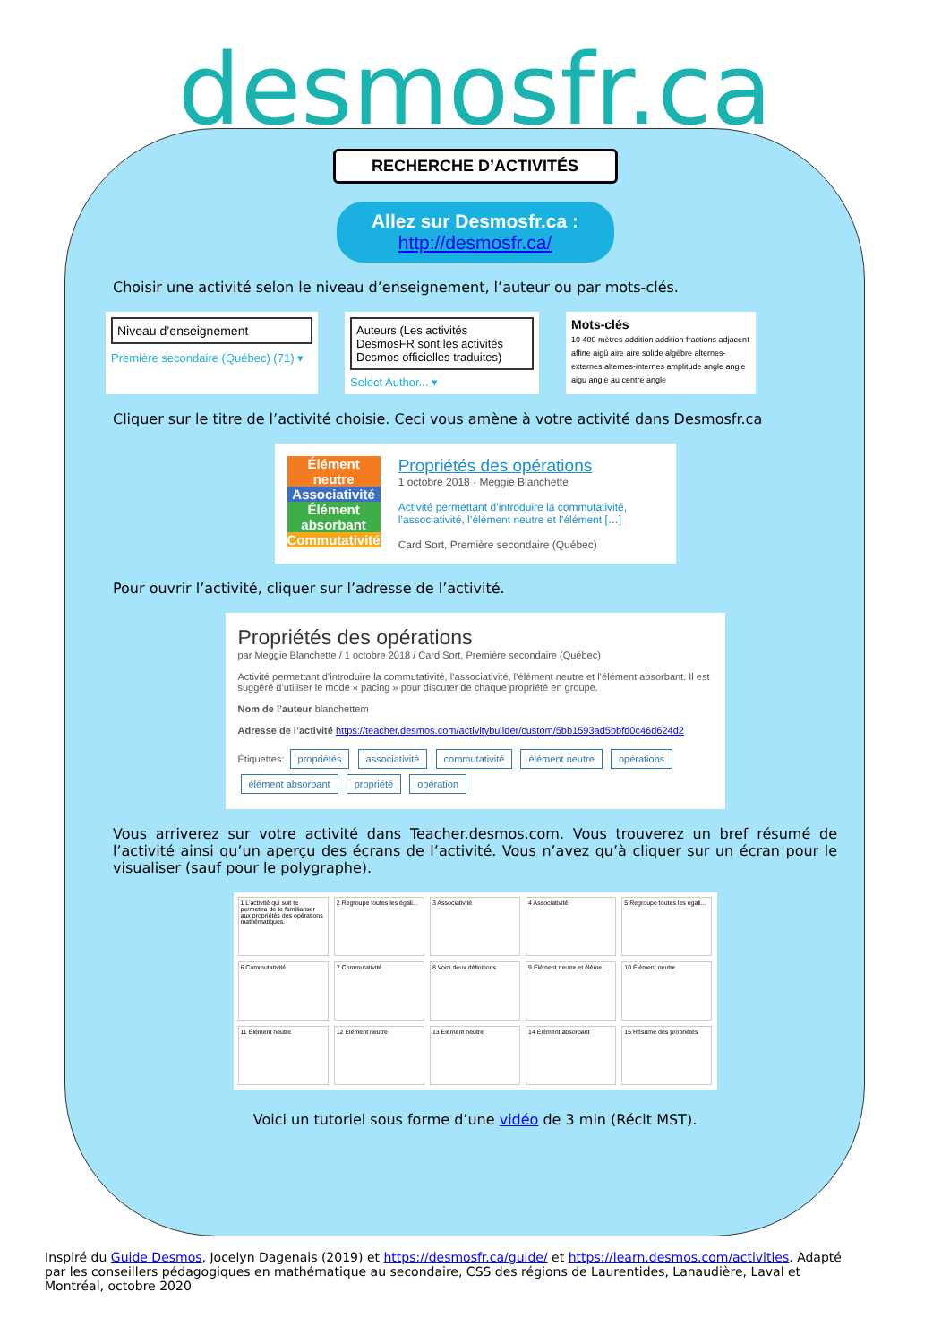desmosfr.ca
RECHERCHE D’ACTIVITÉS
Allez sur Desmosfr.ca :
http://desmosfr.ca/
Choisir une activité selon le niveau d’enseignement, l’auteur ou par mots-clés.
Niveau d’enseignement
Première secondaire (Québec) (71) ▾
Auteurs (Les activités DesmosFR sont les activités Desmos officielles traduites)
Select Author... ▾
Mots-clés
10 400 mètres addition addition fractions adjacent affine aigü aire aire solide algèbre alternes-externes alternes-internes amplitude angle angle aigu angle au centre angle
Cliquer sur le titre de l’activité choisie. Ceci vous amène à votre activité dans Desmosfr.ca
Élément neutre
Associativité
Élément absorbant
Commutativité
Propriétés des opérations
1 octobre 2018 · Meggie Blanchette
Activité permettant d’introduire la commutativité, l’associativité, l’élément neutre et l’élément […]
Card Sort, Première secondaire (Québec)
Pour ouvrir l’activité, cliquer sur l’adresse de l’activité.
Propriétés des opérations
par Meggie Blanchette / 1 octobre 2018 / Card Sort, Première secondaire (Québec)
Activité permettant d’introduire la commutativité, l’associativité, l’élément neutre et l’élément absorbant. Il est suggéré d’utiliser le mode « pacing » pour discuter de chaque propriété en groupe.
Nom de l’auteur blanchettem
Adresse de l’activité https://teacher.desmos.com/activitybuilder/custom/5bb1593ad5bbfd0c46d624d2
Étiquettes: propriétés associativité commutativité élément neutre opérations élément absorbant propriété opération
Vous arriverez sur votre activité dans Teacher.desmos.com. Vous trouverez un bref résumé de l’activité ainsi qu’un aperçu des écrans de l’activité. Vous n’avez qu’à cliquer sur un écran pour le visualiser (sauf pour le polygraphe).
1 L’activité qui suit te permettra de te familiariser aux propriétés des opérations mathématiques.
2 Regroupe toutes les égali...
3 Associativité
4 Associativité
5 Regroupe toutes les égali...
6 Commutativité
7 Commutativité
8 Voici deux définitions
9 Élément neutre et éléme...
10 Élément neutre
11 Élément neutre
12 Élément neutre
13 Élément neutre
14 Élément absorbant
15 Résumé des propriétés
Voici un tutoriel sous forme d’une vidéo de 3 min (Récit MST).
Inspiré du Guide Desmos, Jocelyn Dagenais (2019) et https://desmosfr.ca/guide/ et https://learn.desmos.com/activities. Adapté par les conseillers pédagogiques en mathématique au secondaire, CSS des régions de Laurentides, Lanaudière, Laval et Montréal, octobre 2020